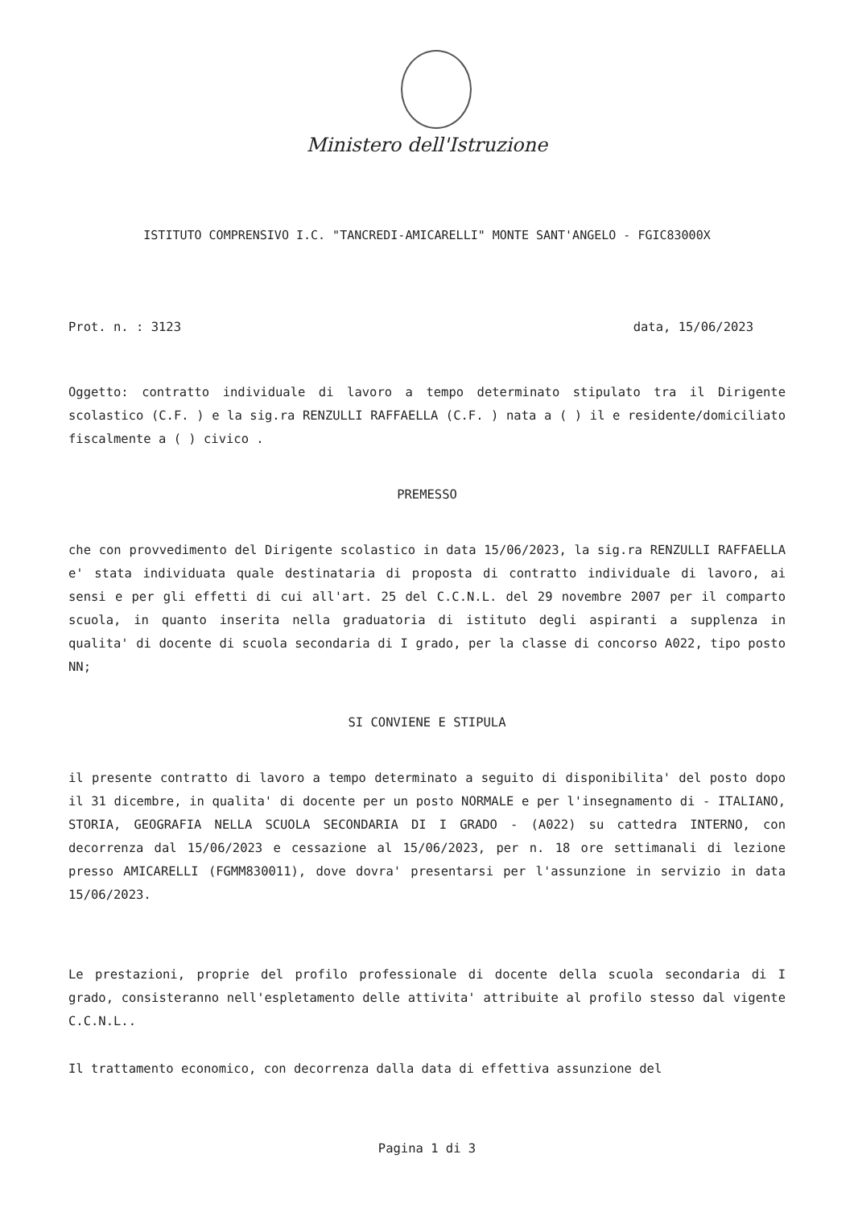Ministero dell'Istruzione
ISTITUTO COMPRENSIVO I.C. "TANCREDI-AMICARELLI" MONTE SANT'ANGELO - FGIC83000X
Prot. n. : 3123 data, 15/06/2023
Oggetto: contratto individuale di lavoro a tempo determinato stipulato tra il Dirigente scolastico (C.F. ) e la sig.ra RENZULLI RAFFAELLA (C.F. ) nata a ( ) il e residente/domiciliato fiscalmente a ( ) civico .
PREMESSO
che con provvedimento del Dirigente scolastico in data 15/06/2023, la sig.ra RENZULLI RAFFAELLA e' stata individuata quale destinataria di proposta di contratto individuale di lavoro, ai sensi e per gli effetti di cui all'art. 25 del C.C.N.L. del 29 novembre 2007 per il comparto scuola, in quanto inserita nella graduatoria di istituto degli aspiranti a supplenza in qualita' di docente di scuola secondaria di I grado, per la classe di concorso A022, tipo posto NN;
SI CONVIENE E STIPULA
il presente contratto di lavoro a tempo determinato a seguito di disponibilita' del posto dopo il 31 dicembre, in qualita' di docente per un posto NORMALE e per l'insegnamento di - ITALIANO, STORIA, GEOGRAFIA NELLA SCUOLA SECONDARIA DI I GRADO - (A022) su cattedra INTERNO, con decorrenza dal 15/06/2023 e cessazione al 15/06/2023, per n. 18 ore settimanali di lezione presso AMICARELLI (FGMM830011), dove dovra' presentarsi per l'assunzione in servizio in data 15/06/2023.
Le prestazioni, proprie del profilo professionale di docente della scuola secondaria di I grado, consisteranno nell'espletamento delle attivita' attribuite al profilo stesso dal vigente C.C.N.L..
Il trattamento economico, con decorrenza dalla data di effettiva assunzione del
Pagina 1 di 3